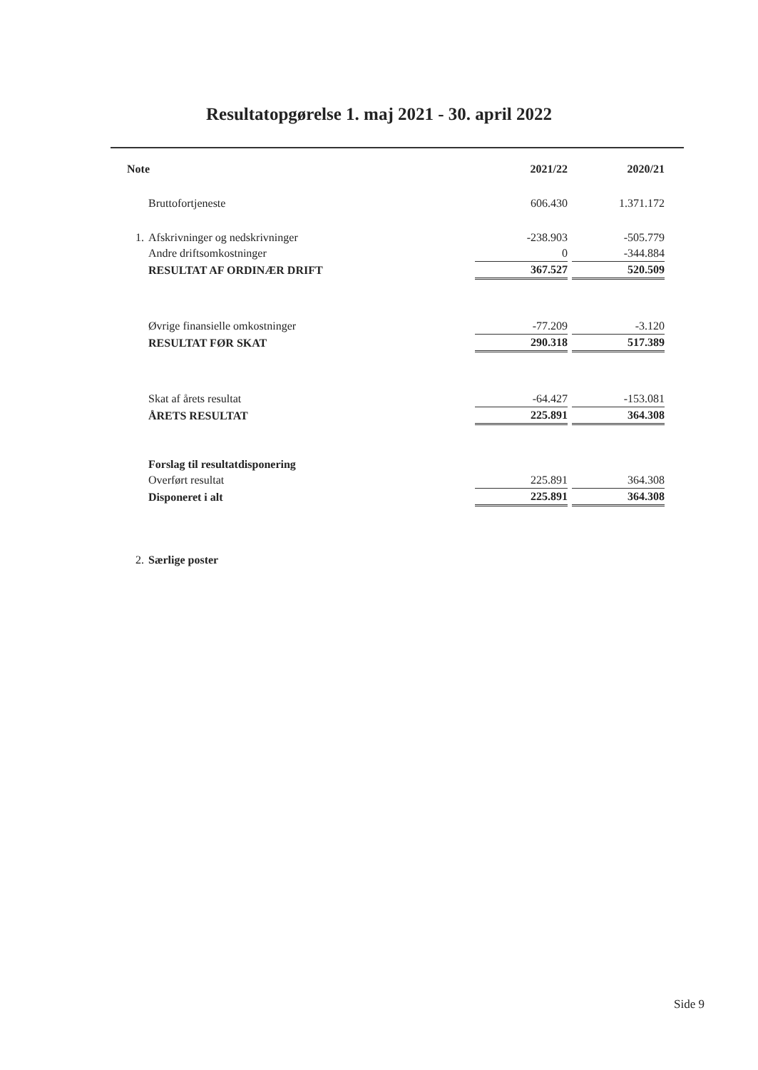Resultatopgørelse 1. maj 2021 - 30. april 2022
| Note | | 2021/22 | | 2020/21 |
| --- | --- | --- | --- | --- |
| | Bruttofortjeneste | 606.430 | | 1.371.172 |
| 1. | Afskrivninger og nedskrivninger | -238.903 | | -505.779 |
| | Andre driftsomkostninger | 0 | | -344.884 |
| | RESULTAT AF ORDINÆR DRIFT | 367.527 | | 520.509 |
| | Øvrige finansielle omkostninger | -77.209 | | -3.120 |
| | RESULTAT FØR SKAT | 290.318 | | 517.389 |
| | Skat af årets resultat | -64.427 | | -153.081 |
| | ÅRETS RESULTAT | 225.891 | | 364.308 |
| | Forslag til resultatdisponering | | | |
| | Overført resultat | 225.891 | | 364.308 |
| | Disponeret i alt | 225.891 | | 364.308 |
| 2. | Særlige poster | | | |
Side 9